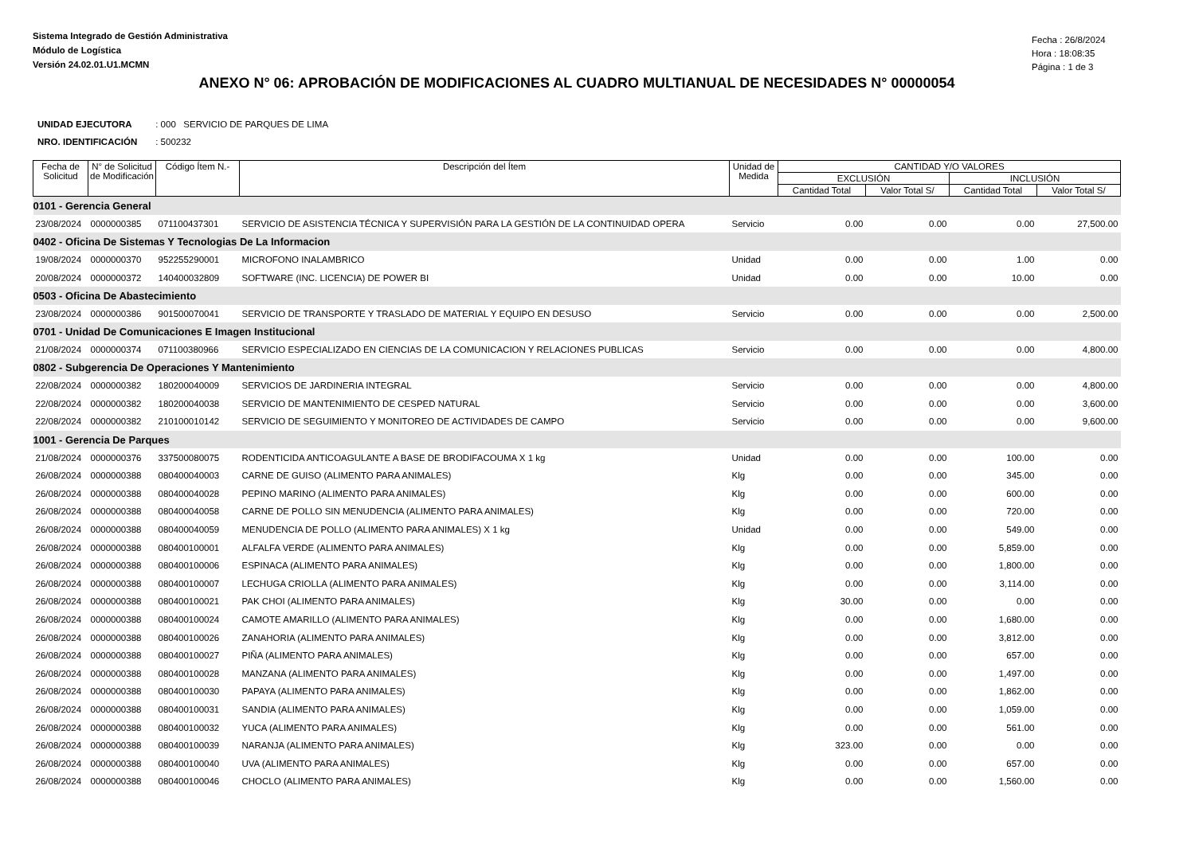Sistema Integrado de Gestión Administrativa
Módulo de Logística
Versión 24.02.01.U1.MCMN
Fecha : 26/8/2024
Hora : 18:08:35
Página : 1 de 3
ANEXO N° 06: APROBACIÓN DE MODIFICACIONES AL CUADRO MULTIANUAL DE NECESIDADES N° 00000054
UNIDAD EJECUTORA : 000 SERVICIO DE PARQUES DE LIMA
NRO. IDENTIFICACIÓN : 500232
| Fecha de Solicitud | N° de Solicitud de Modificación | Código Ítem N.- | Descripción del Ítem | Unidad de Medida | CANTIDAD Y/O VALORES | | | |
| --- | --- | --- | --- | --- | --- | --- | --- | --- |
| | | | | | EXCLUSIÓN | | INCLUSIÓN | |
| | | | | | Cantidad Total | Valor Total S/ | Cantidad Total | Valor Total S/ |
| 0101 - Gerencia General | | | | | | | | |
| 23/08/2024 | 0000000385 | 071100437301 | SERVICIO DE ASISTENCIA TÉCNICA Y SUPERVISIÓN PARA LA GESTIÓN DE LA CONTINUIDAD OPERA | Servicio | 0.00 | 0.00 | 0.00 | 27,500.00 |
| 0402 - Oficina De Sistemas Y Tecnologias De La Informacion | | | | | | | | |
| 19/08/2024 | 0000000370 | 952255290001 | MICROFONO INALAMBRICO | Unidad | 0.00 | 0.00 | 1.00 | 0.00 |
| 20/08/2024 | 0000000372 | 140400032809 | SOFTWARE (INC. LICENCIA) DE POWER BI | Unidad | 0.00 | 0.00 | 10.00 | 0.00 |
| 0503 - Oficina De Abastecimiento | | | | | | | | |
| 23/08/2024 | 0000000386 | 901500070041 | SERVICIO DE TRANSPORTE Y TRASLADO DE MATERIAL Y EQUIPO EN DESUSO | Servicio | 0.00 | 0.00 | 0.00 | 2,500.00 |
| 0701 - Unidad De Comunicaciones E Imagen Institucional | | | | | | | | |
| 21/08/2024 | 0000000374 | 071100380966 | SERVICIO ESPECIALIZADO EN CIENCIAS DE LA COMUNICACION Y RELACIONES PUBLICAS | Servicio | 0.00 | 0.00 | 0.00 | 4,800.00 |
| 0802 - Subgerencia De Operaciones Y Mantenimiento | | | | | | | | |
| 22/08/2024 | 0000000382 | 180200040009 | SERVICIOS DE JARDINERIA INTEGRAL | Servicio | 0.00 | 0.00 | 0.00 | 4,800.00 |
| 22/08/2024 | 0000000382 | 180200040038 | SERVICIO DE MANTENIMIENTO DE CESPED NATURAL | Servicio | 0.00 | 0.00 | 0.00 | 3,600.00 |
| 22/08/2024 | 0000000382 | 210100010142 | SERVICIO DE SEGUIMIENTO Y MONITOREO DE ACTIVIDADES DE CAMPO | Servicio | 0.00 | 0.00 | 0.00 | 9,600.00 |
| 1001 - Gerencia De Parques | | | | | | | | |
| 21/08/2024 | 0000000376 | 337500080075 | RODENTICIDA ANTICOAGULANTE A BASE DE BRODIFACOUMA X 1 kg | Unidad | 0.00 | 0.00 | 100.00 | 0.00 |
| 26/08/2024 | 0000000388 | 080400040003 | CARNE DE GUISO (ALIMENTO PARA ANIMALES) | Klg | 0.00 | 0.00 | 345.00 | 0.00 |
| 26/08/2024 | 0000000388 | 080400040028 | PEPINO MARINO (ALIMENTO PARA ANIMALES) | Klg | 0.00 | 0.00 | 600.00 | 0.00 |
| 26/08/2024 | 0000000388 | 080400040058 | CARNE DE POLLO SIN MENUDENCIA (ALIMENTO PARA ANIMALES) | Klg | 0.00 | 0.00 | 720.00 | 0.00 |
| 26/08/2024 | 0000000388 | 080400040059 | MENUDENCIA DE POLLO (ALIMENTO PARA ANIMALES) X 1 kg | Unidad | 0.00 | 0.00 | 549.00 | 0.00 |
| 26/08/2024 | 0000000388 | 080400100001 | ALFALFA VERDE (ALIMENTO PARA ANIMALES) | Klg | 0.00 | 0.00 | 5,859.00 | 0.00 |
| 26/08/2024 | 0000000388 | 080400100006 | ESPINACA (ALIMENTO PARA ANIMALES) | Klg | 0.00 | 0.00 | 1,800.00 | 0.00 |
| 26/08/2024 | 0000000388 | 080400100007 | LECHUGA CRIOLLA (ALIMENTO PARA ANIMALES) | Klg | 0.00 | 0.00 | 3,114.00 | 0.00 |
| 26/08/2024 | 0000000388 | 080400100021 | PAK CHOI (ALIMENTO PARA ANIMALES) | Klg | 30.00 | 0.00 | 0.00 | 0.00 |
| 26/08/2024 | 0000000388 | 080400100024 | CAMOTE AMARILLO (ALIMENTO PARA ANIMALES) | Klg | 0.00 | 0.00 | 1,680.00 | 0.00 |
| 26/08/2024 | 0000000388 | 080400100026 | ZANAHORIA (ALIMENTO PARA ANIMALES) | Klg | 0.00 | 0.00 | 3,812.00 | 0.00 |
| 26/08/2024 | 0000000388 | 080400100027 | PIÑA (ALIMENTO PARA ANIMALES) | Klg | 0.00 | 0.00 | 657.00 | 0.00 |
| 26/08/2024 | 0000000388 | 080400100028 | MANZANA (ALIMENTO PARA ANIMALES) | Klg | 0.00 | 0.00 | 1,497.00 | 0.00 |
| 26/08/2024 | 0000000388 | 080400100030 | PAPAYA (ALIMENTO PARA ANIMALES) | Klg | 0.00 | 0.00 | 1,862.00 | 0.00 |
| 26/08/2024 | 0000000388 | 080400100031 | SANDIA (ALIMENTO PARA ANIMALES) | Klg | 0.00 | 0.00 | 1,059.00 | 0.00 |
| 26/08/2024 | 0000000388 | 080400100032 | YUCA (ALIMENTO PARA ANIMALES) | Klg | 0.00 | 0.00 | 561.00 | 0.00 |
| 26/08/2024 | 0000000388 | 080400100039 | NARANJA (ALIMENTO PARA ANIMALES) | Klg | 323.00 | 0.00 | 0.00 | 0.00 |
| 26/08/2024 | 0000000388 | 080400100040 | UVA (ALIMENTO PARA ANIMALES) | Klg | 0.00 | 0.00 | 657.00 | 0.00 |
| 26/08/2024 | 0000000388 | 080400100046 | CHOCLO (ALIMENTO PARA ANIMALES) | Klg | 0.00 | 0.00 | 1,560.00 | 0.00 |